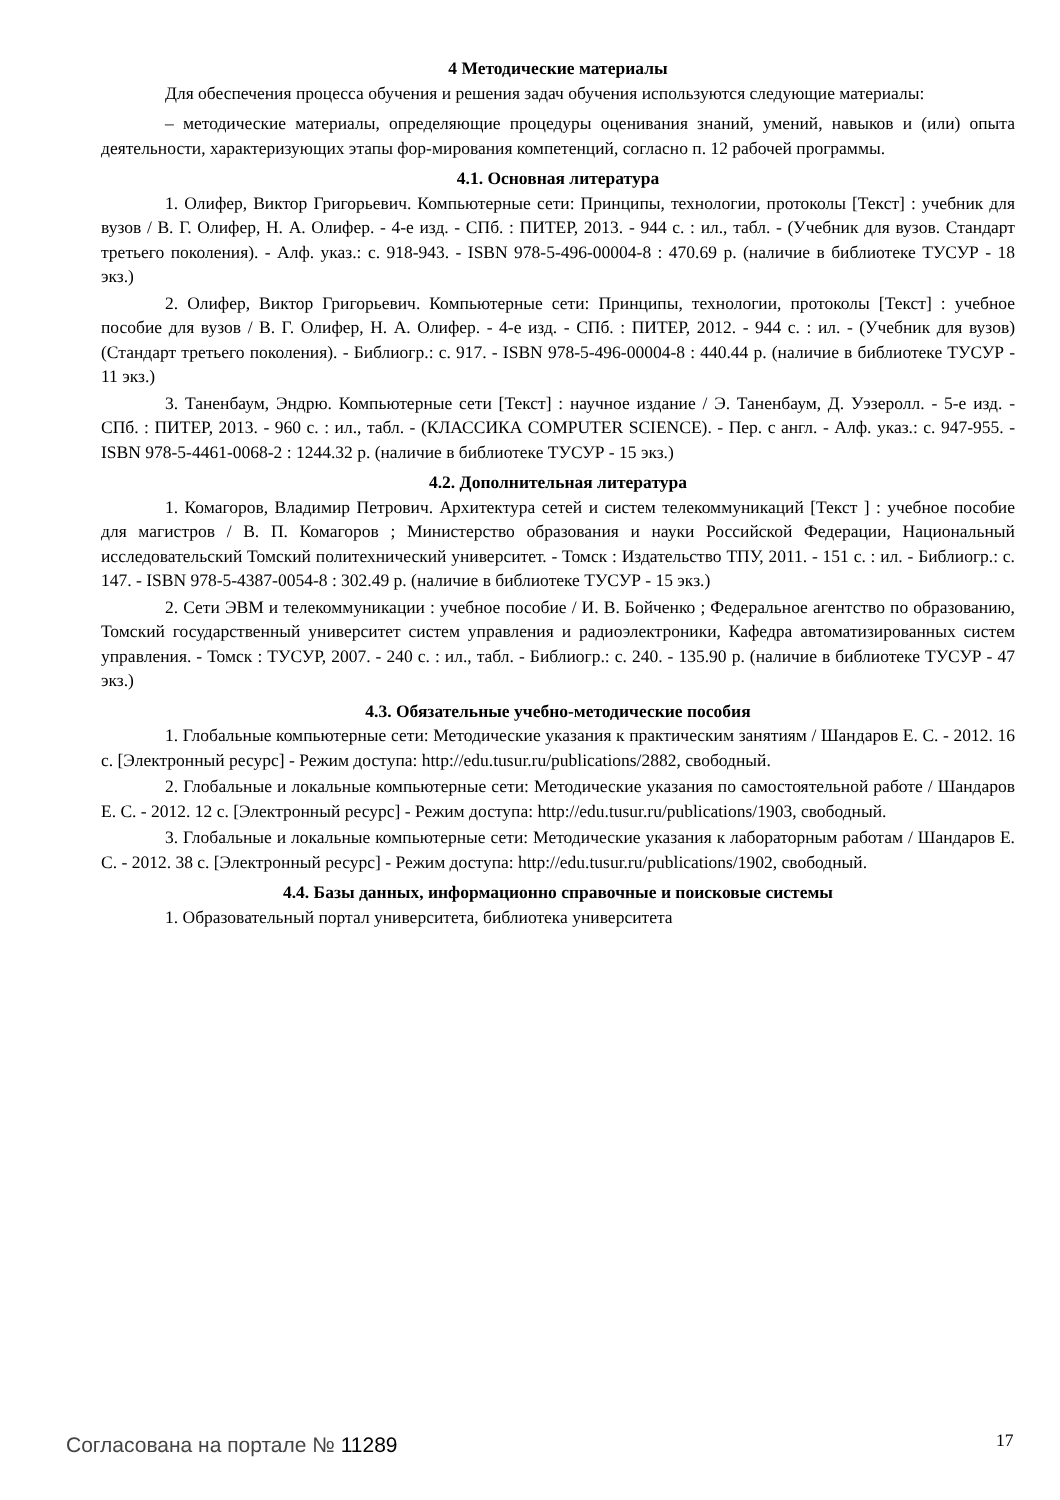4 Методические материалы
Для обеспечения процесса обучения и решения задач обучения используются следующие материалы:
– методические материалы, определяющие процедуры оценивания знаний, умений, навыков и (или) опыта деятельности, характеризующих этапы фор-мирования компетенций, согласно п. 12 рабочей программы.
4.1. Основная литература
1. Олифер, Виктор Григорьевич. Компьютерные сети: Принципы, технологии, протоколы [Текст] : учебник для вузов / В. Г. Олифер, Н. А. Олифер. - 4-е изд. - СПб. : ПИТЕР, 2013. - 944 с. : ил., табл. - (Учебник для вузов. Стандарт третьего поколения). - Алф. указ.: с. 918-943. - ISBN 978-5-496-00004-8 : 470.69 р. (наличие в библиотеке ТУСУР - 18 экз.)
2. Олифер, Виктор Григорьевич. Компьютерные сети: Принципы, технологии, протоколы [Текст] : учебное пособие для вузов / В. Г. Олифер, Н. А. Олифер. - 4-е изд. - СПб. : ПИТЕР, 2012. - 944 с. : ил. - (Учебник для вузов) (Стандарт третьего поколения). - Библиогр.: с. 917. - ISBN 978-5-496-00004-8 : 440.44 р. (наличие в библиотеке ТУСУР - 11 экз.)
3. Таненбаум, Эндрю. Компьютерные сети [Текст] : научное издание / Э. Таненбаум, Д. Уэзеролл. - 5-е изд. - СПб. : ПИТЕР, 2013. - 960 с. : ил., табл. - (КЛАССИКА COMPUTER SCIENCE). - Пер. с англ. - Алф. указ.: с. 947-955. - ISBN 978-5-4461-0068-2 : 1244.32 р. (наличие в библиотеке ТУСУР - 15 экз.)
4.2. Дополнительная литература
1. Комагоров, Владимир Петрович. Архитектура сетей и систем телекоммуникаций [Текст ] : учебное пособие для магистров / В. П. Комагоров ; Министерство образования и науки Российской Федерации, Национальный исследовательский Томский политехнический университет. - Томск : Издательство ТПУ, 2011. - 151 с. : ил. - Библиогр.: с. 147. - ISBN 978-5-4387-0054-8 : 302.49 р. (наличие в библиотеке ТУСУР - 15 экз.)
2. Сети ЭВМ и телекоммуникации : учебное пособие / И. В. Бойченко ; Федеральное агентство по образованию, Томский государственный университет систем управления и радиоэлектроники, Кафедра автоматизированных систем управления. - Томск : ТУСУР, 2007. - 240 с. : ил., табл. - Библиогр.: с. 240. - 135.90 р. (наличие в библиотеке ТУСУР - 47 экз.)
4.3. Обязательные учебно-методические пособия
1. Глобальные компьютерные сети: Методические указания к практическим занятиям / Шандаров Е. С. - 2012. 16 с. [Электронный ресурс] - Режим доступа: http://edu.tusur.ru/publications/2882, свободный.
2. Глобальные и локальные компьютерные сети: Методические указания по самостоятельной работе / Шандаров Е. С. - 2012. 12 с. [Электронный ресурс] - Режим доступа: http://edu.tusur.ru/publications/1903, свободный.
3. Глобальные и локальные компьютерные сети: Методические указания к лабораторным работам / Шандаров Е. С. - 2012. 38 с. [Электронный ресурс] - Режим доступа: http://edu.tusur.ru/publications/1902, свободный.
4.4. Базы данных, информационно справочные и поисковые системы
1. Образовательный портал университета, библиотека университета
Согласована на портале № 11289 17